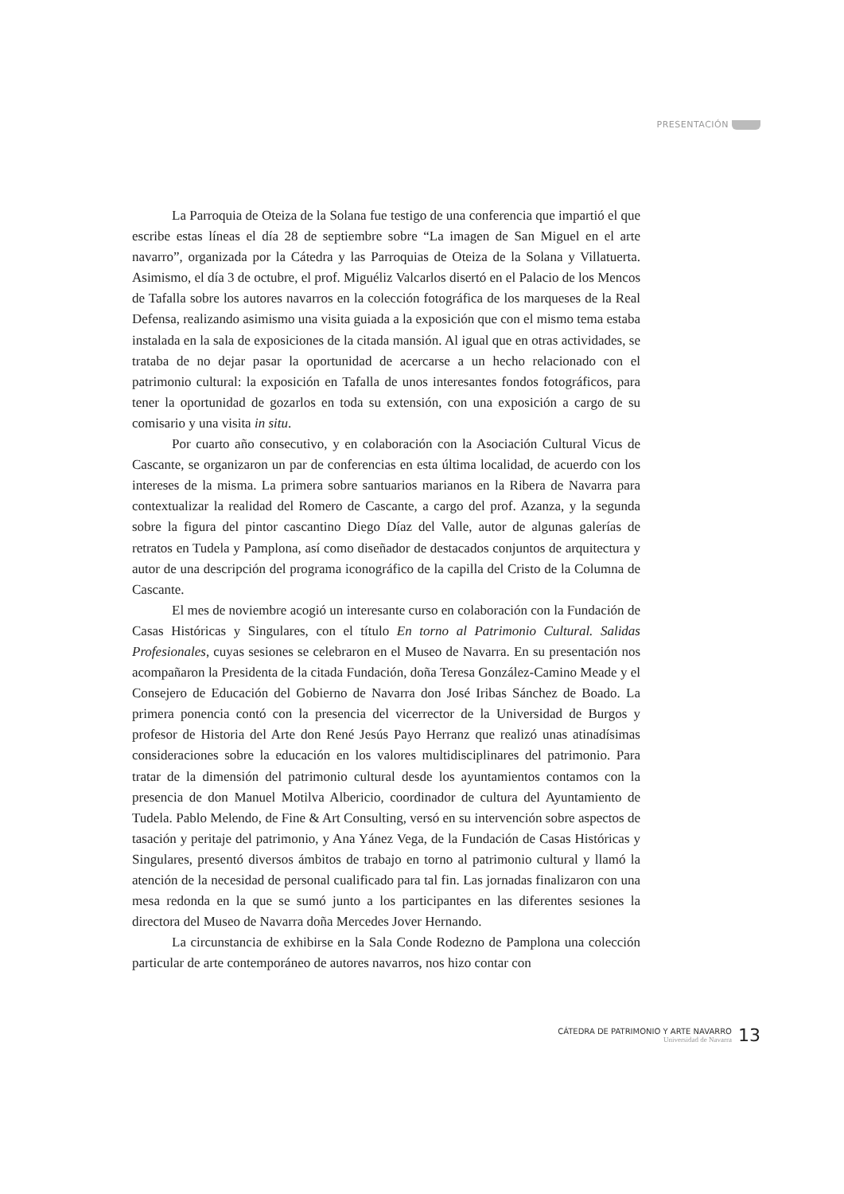PRESENTACIÓN
La Parroquia de Oteiza de la Solana fue testigo de una conferencia que impartió el que escribe estas líneas el día 28 de septiembre sobre “La imagen de San Miguel en el arte navarro”, organizada por la Cátedra y las Parroquias de Oteiza de la Solana y Villatuerta. Asimismo, el día 3 de octubre, el prof. Miguéliz Valcarlos disertó en el Palacio de los Mencos de Tafalla sobre los autores navarros en la colección fotográfica de los marqueses de la Real Defensa, realizando asimismo una visita guiada a la exposición que con el mismo tema estaba instalada en la sala de exposiciones de la citada mansión. Al igual que en otras actividades, se trataba de no dejar pasar la oportunidad de acercarse a un hecho relacionado con el patrimonio cultural: la exposición en Tafalla de unos interesantes fondos fotográficos, para tener la oportunidad de gozarlos en toda su extensión, con una exposición a cargo de su comisario y una visita in situ.
Por cuarto año consecutivo, y en colaboración con la Asociación Cultural Vicus de Cascante, se organizaron un par de conferencias en esta última localidad, de acuerdo con los intereses de la misma. La primera sobre santuarios marianos en la Ribera de Navarra para contextualizar la realidad del Romero de Cascante, a cargo del prof. Azanza, y la segunda sobre la figura del pintor cascantino Diego Díaz del Valle, autor de algunas galerías de retratos en Tudela y Pamplona, así como diseñador de destacados conjuntos de arquitectura y autor de una descripción del programa iconográfico de la capilla del Cristo de la Columna de Cascante.
El mes de noviembre acogió un interesante curso en colaboración con la Fundación de Casas Históricas y Singulares, con el título En torno al Patrimonio Cultural. Salidas Profesionales, cuyas sesiones se celebraron en el Museo de Navarra. En su presentación nos acompañaron la Presidenta de la citada Fundación, doña Teresa González-Camino Meade y el Consejero de Educación del Gobierno de Navarra don José Iribas Sánchez de Boado. La primera ponencia contó con la presencia del vicerrector de la Universidad de Burgos y profesor de Historia del Arte don René Jesús Payo Herranz que realizó unas atinadísimas consideraciones sobre la educación en los valores multidisciplinares del patrimonio. Para tratar de la dimensión del patrimonio cultural desde los ayuntamientos contamos con la presencia de don Manuel Motilva Albericio, coordinador de cultura del Ayuntamiento de Tudela. Pablo Melendo, de Fine & Art Consulting, versó en su intervención sobre aspectos de tasación y peritaje del patrimonio, y Ana Yánez Vega, de la Fundación de Casas Históricas y Singulares, presentó diversos ámbitos de trabajo en torno al patrimonio cultural y llamó la atención de la necesidad de personal cualificado para tal fin. Las jornadas finalizaron con una mesa redonda en la que se sumó junto a los participantes en las diferentes sesiones la directora del Museo de Navarra doña Mercedes Jover Hernando.
La circunstancia de exhibirse en la Sala Conde Rodezno de Pamplona una colección particular de arte contemporáneo de autores navarros, nos hizo contar con
CÁTEDRA DE PATRIMONIO Y ARTE NAVARRO
Universidad de Navarra
13